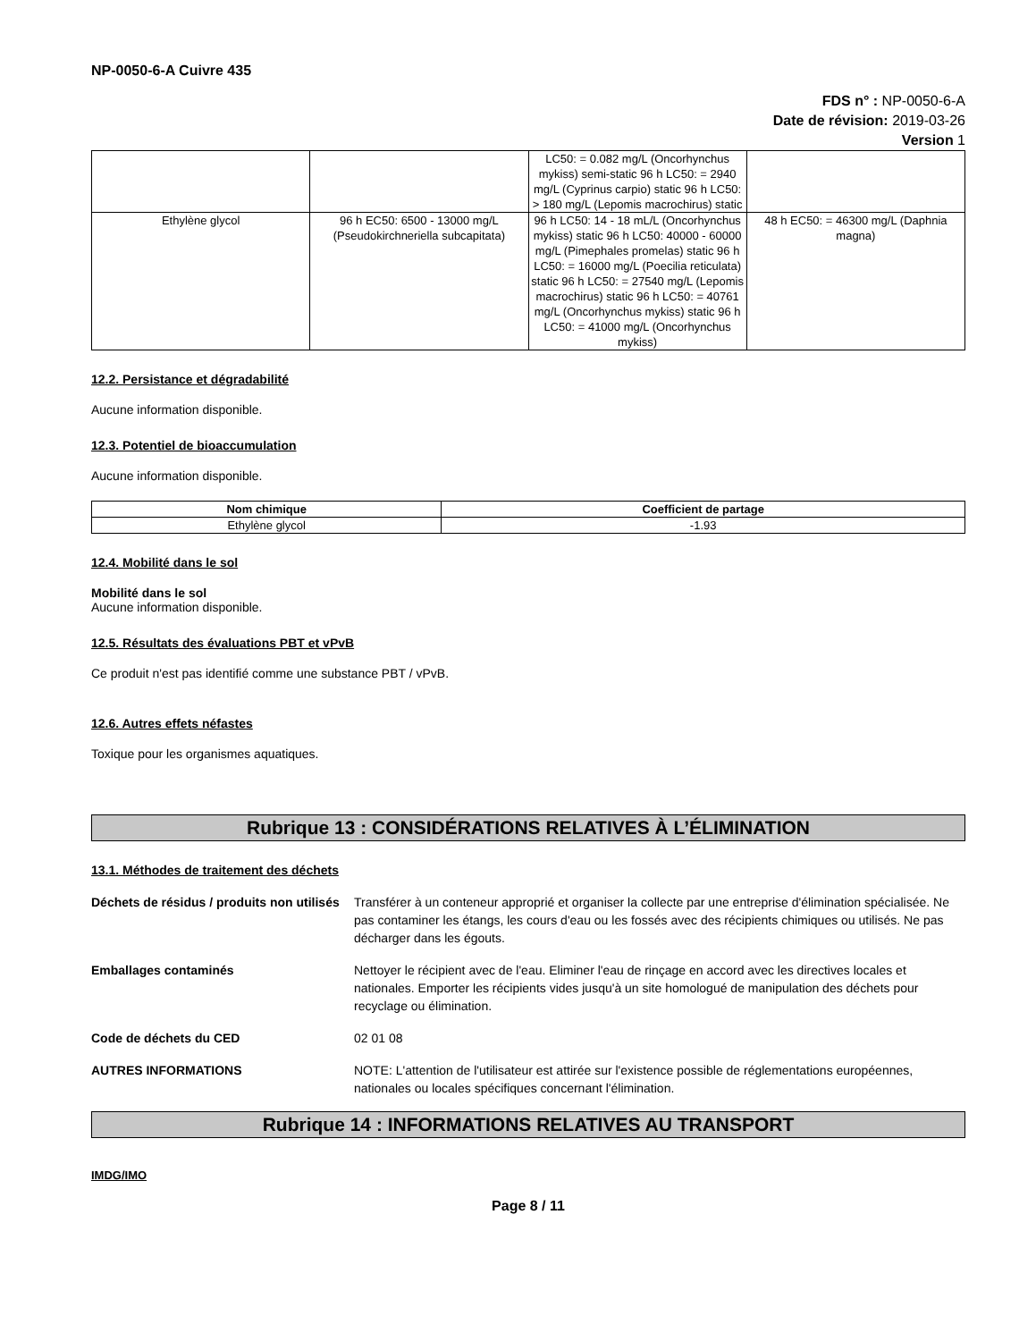NP-0050-6-A Cuivre 435
FDS n° : NP-0050-6-A
Date de révision: 2019-03-26
Version 1
| | | LC50: = 0.082 mg/L (Oncorhynchus mykiss) semi-static 96 h LC50: = 2940 mg/L (Cyprinus carpio) static 96 h LC50: > 180 mg/L (Lepomis macrochirus) static | |
| Ethylène glycol | 96 h EC50: 6500 - 13000 mg/L (Pseudokirchneriella subcapitata) | 96 h LC50: 14 - 18 mL/L (Oncorhynchus mykiss) static 96 h LC50: 40000 - 60000 mg/L (Pimephales promelas) static 96 h LC50: = 16000 mg/L (Poecilia reticulata) static 96 h LC50: = 27540 mg/L (Lepomis macrochirus) static 96 h LC50: = 40761 mg/L (Oncorhynchus mykiss) static 96 h LC50: = 41000 mg/L (Oncorhynchus mykiss) | 48 h EC50: = 46300 mg/L (Daphnia magna) |
12.2. Persistance et dégradabilité
Aucune information disponible.
12.3. Potentiel de bioaccumulation
Aucune information disponible.
| Nom chimique | Coefficient de partage |
| --- | --- |
| Ethylène glycol | -1.93 |
12.4. Mobilité dans le sol
Mobilité dans le sol
Aucune information disponible.
12.5. Résultats des évaluations PBT et vPvB
Ce produit n'est pas identifié comme une substance PBT / vPvB.
12.6. Autres effets néfastes
Toxique pour les organismes aquatiques.
Rubrique 13 : CONSIDÉRATIONS RELATIVES À L’ÉLIMINATION
13.1. Méthodes de traitement des déchets
Déchets de résidus / produits non utilisés Transférer à un conteneur approprié et organiser la collecte par une entreprise d'élimination spécialisée. Ne pas contaminer les étangs, les cours d'eau ou les fossés avec des récipients chimiques ou utilisés. Ne pas décharger dans les égouts.
Emballages contaminés Nettoyer le récipient avec de l'eau. Eliminer l'eau de rinçage en accord avec les directives locales et nationales. Emporter les récipients vides jusqu'à un site homologué de manipulation des déchets pour recyclage ou élimination.
Code de déchets du CED 02 01 08
AUTRES INFORMATIONS NOTE: L'attention de l'utilisateur est attirée sur l'existence possible de réglementations européennes, nationales ou locales spécifiques concernant l'élimination.
Rubrique 14 : INFORMATIONS RELATIVES AU TRANSPORT
IMDG/IMO
Page 8 / 11